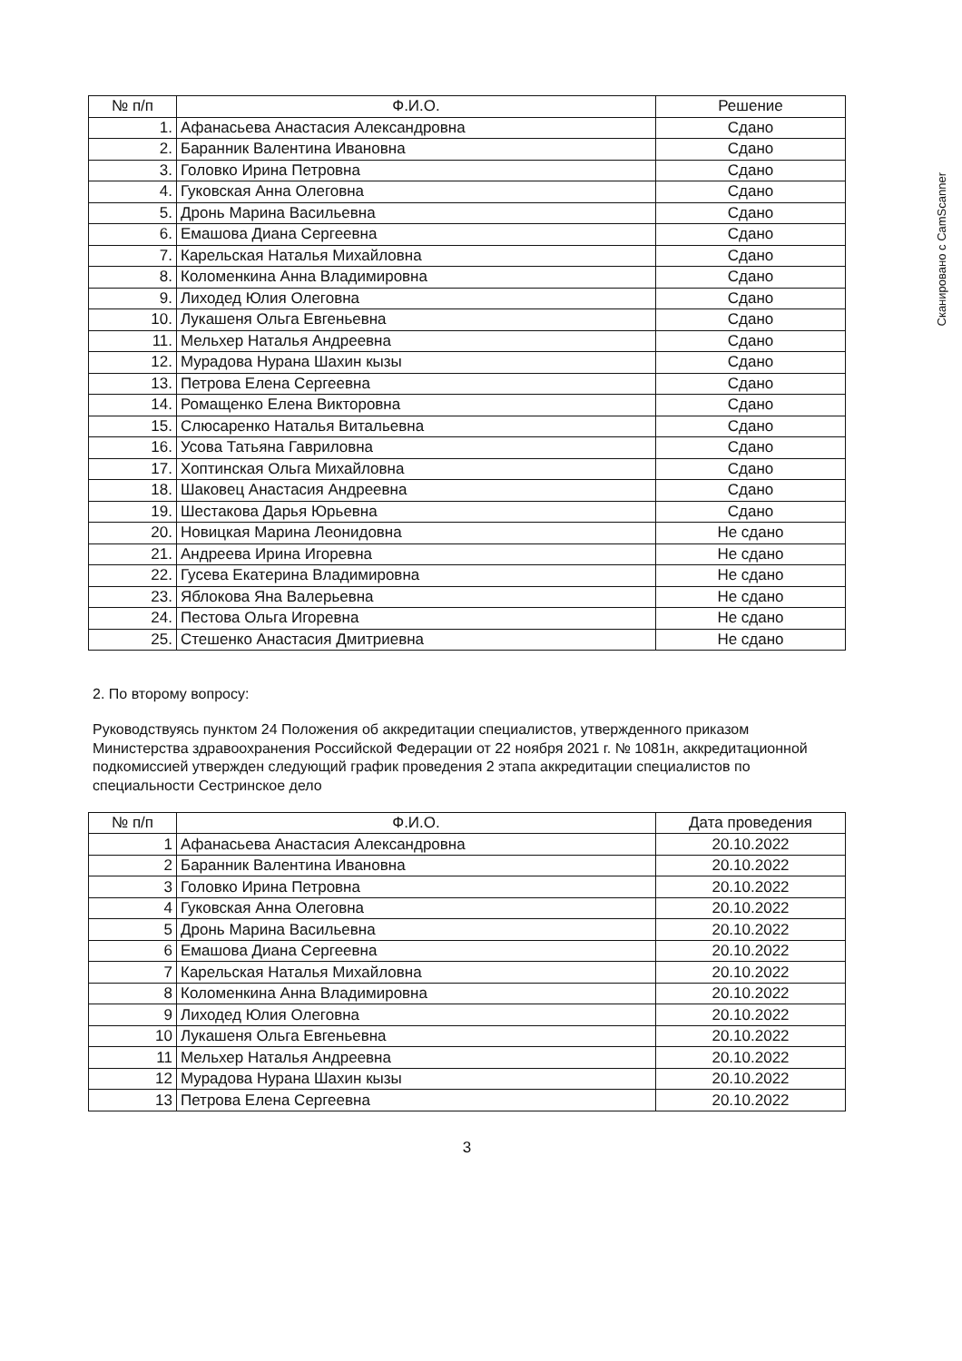Сканировано с CamScanner
| № п/п | Ф.И.О. | Решение |
| --- | --- | --- |
| 1. | Афанасьева Анастасия Александровна | Сдано |
| 2. | Баранник Валентина Ивановна | Сдано |
| 3. | Головко Ирина Петровна | Сдано |
| 4. | Гуковская Анна Олеговна | Сдано |
| 5. | Дронь Марина Васильевна | Сдано |
| 6. | Емашова Диана Сергеевна | Сдано |
| 7. | Карельская Наталья Михайловна | Сдано |
| 8. | Коломенкина Анна Владимировна | Сдано |
| 9. | Лиходед Юлия Олеговна | Сдано |
| 10. | Лукашеня Ольга Евгеньевна | Сдано |
| 11. | Мельхер Наталья Андреевна | Сдано |
| 12. | Мурадова Нурана Шахин кызы | Сдано |
| 13. | Петрова Елена Сергеевна | Сдано |
| 14. | Ромащенко Елена Викторовна | Сдано |
| 15. | Слюсаренко Наталья Витальевна | Сдано |
| 16. | Усова Татьяна Гавриловна | Сдано |
| 17. | Хоптинская Ольга Михайловна | Сдано |
| 18. | Шаковец Анастасия Андреевна | Сдано |
| 19. | Шестакова Дарья Юрьевна | Сдано |
| 20. | Новицкая Марина Леонидовна | Не сдано |
| 21. | Андреева Ирина Игоревна | Не сдано |
| 22. | Гусева Екатерина Владимировна | Не сдано |
| 23. | Яблокова Яна Валерьевна | Не сдано |
| 24. | Пестова Ольга Игоревна | Не сдано |
| 25. | Стешенко Анастасия Дмитриевна | Не сдано |
2. По второму вопросу:
Руководствуясь пунктом 24 Положения об аккредитации специалистов, утвержденного приказом Министерства здравоохранения Российской Федерации от 22 ноября 2021 г. № 1081н, аккредитационной подкомиссией утвержден следующий график проведения 2 этапа аккредитации специалистов по специальности Сестринское дело
| № п/п | Ф.И.О. | Дата проведения |
| --- | --- | --- |
| 1 | Афанасьева Анастасия Александровна | 20.10.2022 |
| 2 | Баранник Валентина Ивановна | 20.10.2022 |
| 3 | Головко Ирина Петровна | 20.10.2022 |
| 4 | Гуковская Анна Олеговна | 20.10.2022 |
| 5 | Дронь Марина Васильевна | 20.10.2022 |
| 6 | Емашова Диана Сергеевна | 20.10.2022 |
| 7 | Карельская Наталья Михайловна | 20.10.2022 |
| 8 | Коломенкина Анна Владимировна | 20.10.2022 |
| 9 | Лиходед Юлия Олеговна | 20.10.2022 |
| 10 | Лукашеня Ольга Евгеньевна | 20.10.2022 |
| 11 | Мельхер Наталья Андреевна | 20.10.2022 |
| 12 | Мурадова Нурана Шахин кызы | 20.10.2022 |
| 13 | Петрова Елена Сергеевна | 20.10.2022 |
3